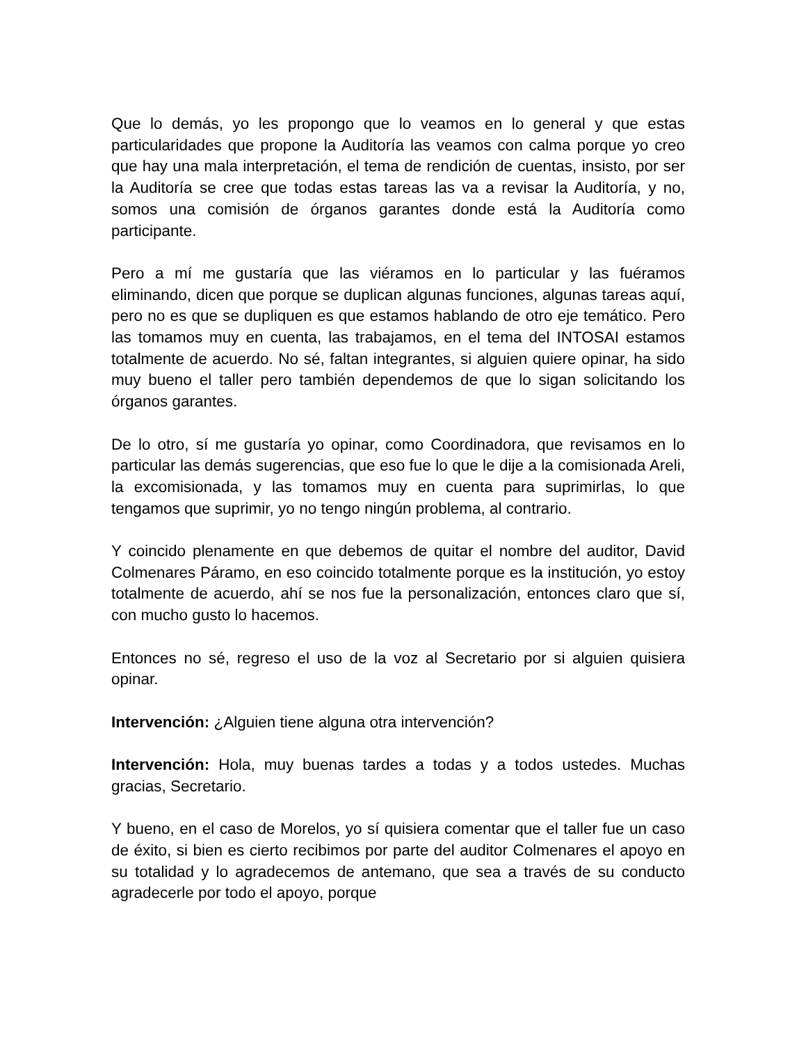Que lo demás, yo les propongo que lo veamos en lo general y que estas particularidades que propone la Auditoría las veamos con calma porque yo creo que hay una mala interpretación, el tema de rendición de cuentas, insisto, por ser la Auditoría se cree que todas estas tareas las va a revisar la Auditoría, y no, somos una comisión de órganos garantes donde está la Auditoría como participante.
Pero a mí me gustaría que las viéramos en lo particular y las fuéramos eliminando, dicen que porque se duplican algunas funciones, algunas tareas aquí, pero no es que se dupliquen es que estamos hablando de otro eje temático. Pero las tomamos muy en cuenta, las trabajamos, en el tema del INTOSAI estamos totalmente de acuerdo. No sé, faltan integrantes, si alguien quiere opinar, ha sido muy bueno el taller pero también dependemos de que lo sigan solicitando los órganos garantes.
De lo otro, sí me gustaría yo opinar, como Coordinadora, que revisamos en lo particular las demás sugerencias, que eso fue lo que le dije a la comisionada Areli, la excomisionada, y las tomamos muy en cuenta para suprimirlas, lo que tengamos que suprimir, yo no tengo ningún problema, al contrario.
Y coincido plenamente en que debemos de quitar el nombre del auditor, David Colmenares Páramo, en eso coincido totalmente porque es la institución, yo estoy totalmente de acuerdo, ahí se nos fue la personalización, entonces claro que sí, con mucho gusto lo hacemos.
Entonces no sé, regreso el uso de la voz al Secretario por si alguien quisiera opinar.
Intervención: ¿Alguien tiene alguna otra intervención?
Intervención: Hola, muy buenas tardes a todas y a todos ustedes. Muchas gracias, Secretario.
Y bueno, en el caso de Morelos, yo sí quisiera comentar que el taller fue un caso de éxito, si bien es cierto recibimos por parte del auditor Colmenares el apoyo en su totalidad y lo agradecemos de antemano, que sea a través de su conducto agradecerle por todo el apoyo, porque